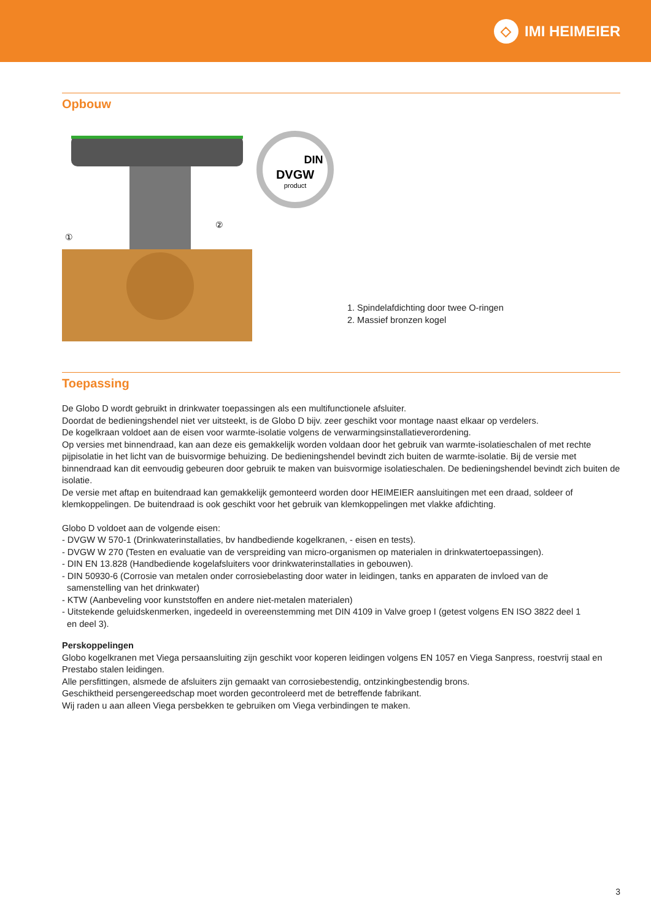◇
IMI HEIMEIER
Opbouw
①
②
DVGW
DIN
product
1. Spindelafdichting door twee O-ringen
2. Massief bronzen kogel
Toepassing
De Globo D wordt gebruikt in drinkwater toepassingen als een multifunctionele afsluiter.
Doordat de bedieningshendel niet ver uitsteekt, is de Globo D bijv. zeer geschikt voor montage naast elkaar op verdelers.
De kogelkraan voldoet aan de eisen voor warmte-isolatie volgens de verwarmingsinstallatieverordening.
Op versies met binnendraad, kan aan deze eis gemakkelijk worden voldaan door het gebruik van warmte-isolatieschalen of met rechte pijpisolatie in het licht van de buisvormige behuizing. De bedieningshendel bevindt zich buiten de warmte-isolatie. Bij de versie met binnendraad kan dit eenvoudig gebeuren door gebruik te maken van buisvormige isolatieschalen. De bedieningshendel bevindt zich buiten de isolatie.
De versie met aftap en buitendraad kan gemakkelijk gemonteerd worden door HEIMEIER aansluitingen met een draad, soldeer of klemkoppelingen. De buitendraad is ook geschikt voor het gebruik van klemkoppelingen met vlakke afdichting.
Globo D voldoet aan de volgende eisen:
- DVGW W 570-1 (Drinkwaterinstallaties, bv handbediende kogelkranen, - eisen en tests).
- DVGW W 270 (Testen en evaluatie van de verspreiding van micro-organismen op materialen in drinkwatertoepassingen).
- DIN EN 13.828 (Handbediende kogelafsluiters voor drinkwaterinstallaties in gebouwen).
- DIN 50930-6 (Corrosie van metalen onder corrosiebelasting door water in leidingen, tanks en apparaten de invloed van de
samenstelling van het drinkwater)
- KTW (Aanbeveling voor kunststoffen en andere niet-metalen materialen)
- Uitstekende geluidskenmerken, ingedeeld in overeenstemming met DIN 4109 in Valve groep I (getest volgens EN ISO 3822 deel 1
en deel 3).
Perskoppelingen
Globo kogelkranen met Viega persaansluiting zijn geschikt voor koperen leidingen volgens EN 1057 en Viega Sanpress, roestvrij staal en Prestabo stalen leidingen.
Alle persfittingen, alsmede de afsluiters zijn gemaakt van corrosiebestendig, ontzinkingbestendig brons.
Geschiktheid persengereedschap moet worden gecontroleerd met de betreffende fabrikant.
Wij raden u aan alleen Viega persbekken te gebruiken om Viega verbindingen te maken.
3